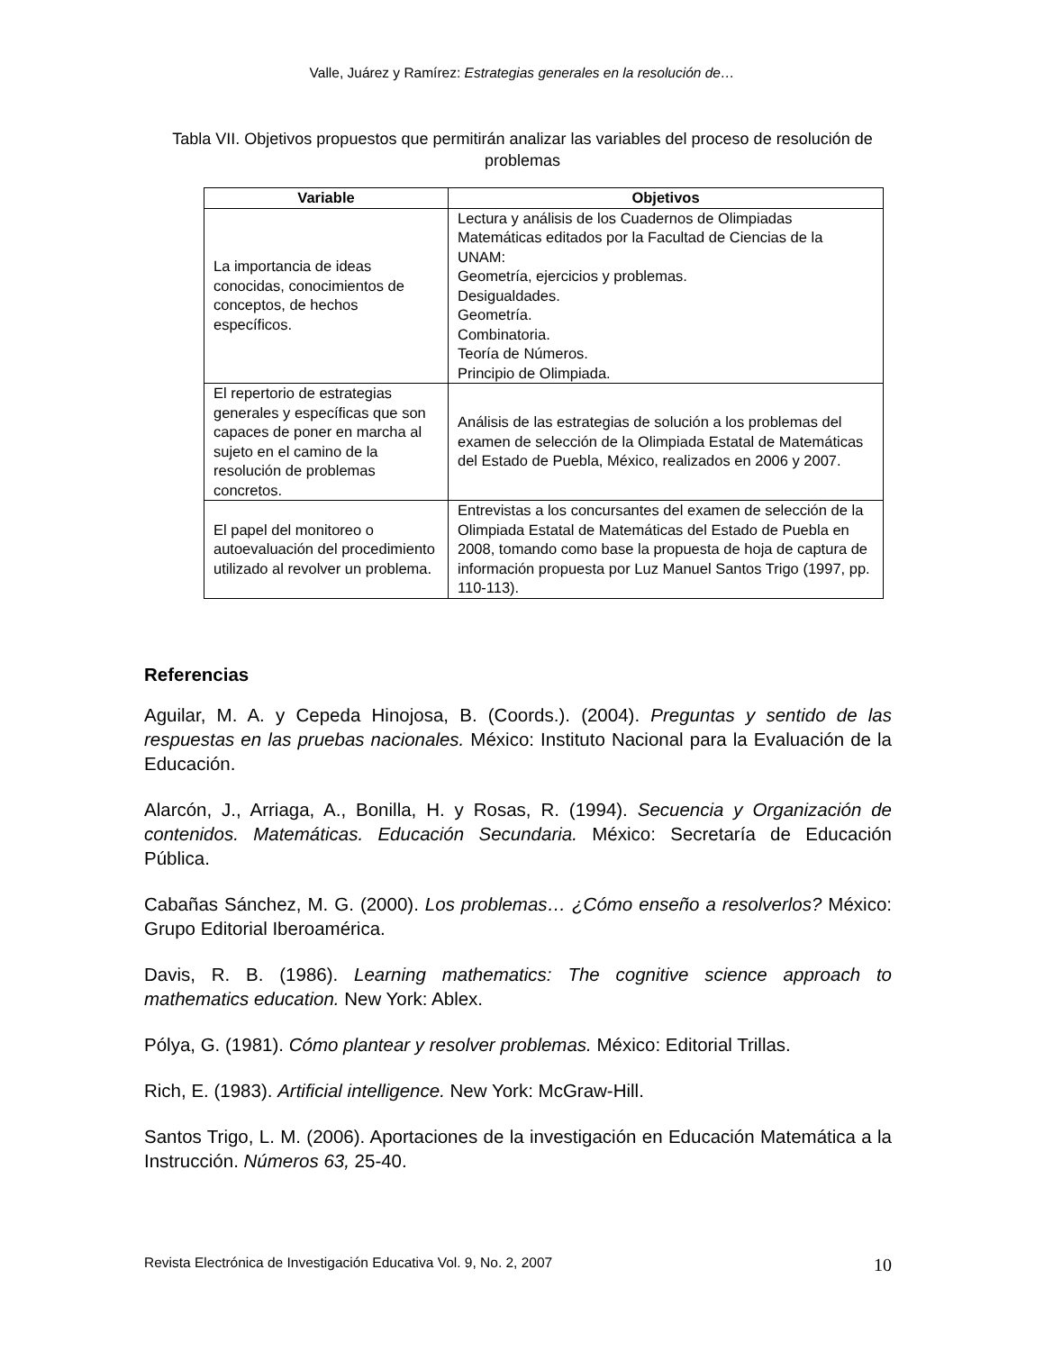Valle, Juárez y Ramírez: Estrategias generales en la resolución de…
Tabla VII. Objetivos propuestos que permitirán analizar las variables del proceso de resolución de problemas
| Variable | Objetivos |
| --- | --- |
| La importancia de ideas conocidas, conocimientos de conceptos, de hechos específicos. | Lectura y análisis de los Cuadernos de Olimpiadas Matemáticas editados por la Facultad de Ciencias de la UNAM: Geometría, ejercicios y problemas. Desigualdades. Geometría. Combinatoria. Teoría de Números. Principio de Olimpiada. |
| El repertorio de estrategias generales y específicas que son capaces de poner en marcha al sujeto en el camino de la resolución de problemas concretos. | Análisis de las estrategias de solución a los problemas del examen de selección de la Olimpiada Estatal de Matemáticas del Estado de Puebla, México, realizados en 2006 y 2007. |
| El papel del monitoreo o autoevaluación del procedimiento utilizado al revolver un problema. | Entrevistas a los concursantes del examen de selección de la Olimpiada Estatal de Matemáticas del Estado de Puebla en 2008, tomando como base la propuesta de hoja de captura de información propuesta por Luz Manuel Santos Trigo (1997, pp. 110-113). |
Referencias
Aguilar, M. A. y Cepeda Hinojosa, B. (Coords.). (2004). Preguntas y sentido de las respuestas en las pruebas nacionales. México: Instituto Nacional para la Evaluación de la Educación.
Alarcón, J., Arriaga, A., Bonilla, H. y Rosas, R. (1994). Secuencia y Organización de contenidos. Matemáticas. Educación Secundaria. México: Secretaría de Educación Pública.
Cabañas Sánchez, M. G. (2000). Los problemas… ¿Cómo enseño a resolverlos? México: Grupo Editorial Iberoamérica.
Davis, R. B. (1986). Learning mathematics: The cognitive science approach to mathematics education. New York: Ablex.
Pólya, G. (1981). Cómo plantear y resolver problemas. México: Editorial Trillas.
Rich, E. (1983). Artificial intelligence. New York: McGraw-Hill.
Santos Trigo, L. M. (2006). Aportaciones de la investigación en Educación Matemática a la Instrucción. Números 63, 25-40.
Revista Electrónica de Investigación Educativa Vol. 9, No. 2, 2007 10